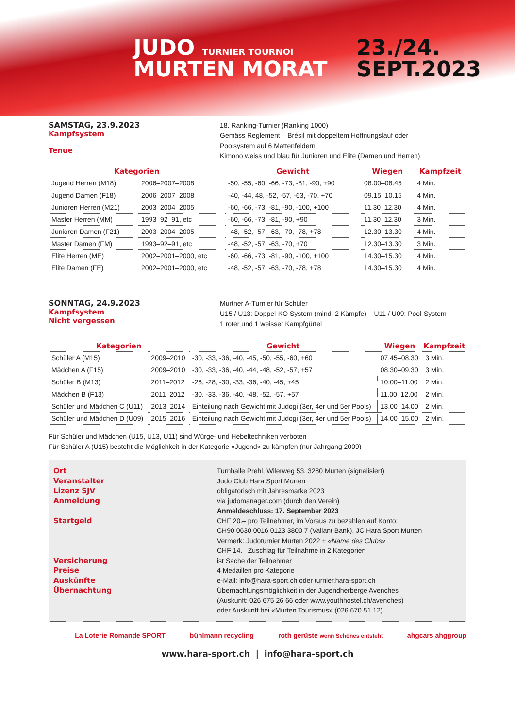JUDO TURNIER TOURNOI
MURTEN MORAT
23./24.
SEPT.2023
SAMSTAG, 23.9.2023
Kampfsystem
Tenue
18. Ranking-Turnier (Ranking 1000)
Gemäss Reglement – Brésil mit doppeltem Hoffnungslauf oder
Poolsystem auf 6 Mattenfeldern
Kimono weiss und blau für Junioren und Elite (Damen und Herren)
| Kategorien | | Gewicht | Wiegen | Kampfzeit |
| --- | --- | --- | --- | --- |
| Jugend Herren (M18) | 2006–2007–2008 | -50, -55, -60, -66, -73, -81, -90, +90 | 08.00–08.45 | 4 Min. |
| Jugend Damen (F18) | 2006–2007–2008 | -40, -44, 48, -52, -57, -63, -70, +70 | 09.15–10.15 | 4 Min. |
| Junioren Herren (M21) | 2003–2004–2005 | -60, -66, -73, -81, -90, -100, +100 | 11.30–12.30 | 4 Min. |
| Master Herren (MM) | 1993–92–91, etc | -60, -66, -73, -81, -90, +90 | 11.30–12.30 | 3 Min. |
| Junioren Damen (F21) | 2003–2004–2005 | -48, -52, -57, -63, -70, -78, +78 | 12.30–13.30 | 4 Min. |
| Master Damen (FM) | 1993–92–91, etc | -48, -52, -57, -63, -70, +70 | 12.30–13.30 | 3 Min. |
| Elite Herren (ME) | 2002–2001–2000, etc | -60, -66, -73, -81, -90, -100, +100 | 14.30–15.30 | 4 Min. |
| Elite Damen (FE) | 2002–2001–2000, etc | -48, -52, -57, -63, -70, -78, +78 | 14.30–15.30 | 4 Min. |
SONNTAG, 24.9.2023
Kampfsystem
Nicht vergessen
Murtner A-Turnier für Schüler
U15 / U13: Doppel-KO System (mind. 2 Kämpfe) – U11 / U09: Pool-System
1 roter und 1 weisser Kampfgürtel
| Kategorien | | Gewicht | Wiegen | Kampfzeit |
| --- | --- | --- | --- | --- |
| Schüler A (M15) | 2009–2010 | -30, -33, -36, -40, -45, -50, -55, -60, +60 | 07.45–08.30 | 3 Min. |
| Mädchen A (F15) | 2009–2010 | -30, -33, -36, -40, -44, -48, -52, -57, +57 | 08.30–09.30 | 3 Min. |
| Schüler B (M13) | 2011–2012 | -26, -28, -30, -33, -36, -40, -45, +45 | 10.00–11.00 | 2 Min. |
| Mädchen B (F13) | 2011–2012 | -30, -33, -36, -40, -48, -52, -57, +57 | 11.00–12.00 | 2 Min. |
| Schüler und Mädchen C (U11) | 2013–2014 | Einteilung nach Gewicht mit Judogi (3er, 4er und 5er Pools) | 13.00–14.00 | 2 Min. |
| Schüler und Mädchen D (U09) | 2015–2016 | Einteilung nach Gewicht mit Judogi (3er, 4er und 5er Pools) | 14.00–15.00 | 2 Min. |
Für Schüler und Mädchen (U15, U13, U11) sind Würge- und Hebeltechniken verboten
Für Schüler A (U15) besteht die Möglichkeit in der Kategorie «Jugend» zu kämpfen (nur Jahrgang 2009)
Ort
Veranstalter
Lizenz SJV
Anmeldung
Startgeld
Versicherung
Preise
Auskünfte
Übernachtung
Turnhalle Prehl, Wilerweg 53, 3280 Murten (signalisiert)
Judo Club Hara Sport Murten
obligatorisch mit Jahresmarke 2023
via judomanager.com (durch den Verein)
Anmeldeschluss: 17. September 2023
CHF 20.– pro Teilnehmer, im Voraus zu bezahlen auf Konto:
CH90 0630 0016 0123 3800 7 (Valiant Bank), JC Hara Sport Murten
Vermerk: Judoturnier Murten 2022 + «Name des Clubs»
CHF 14.– Zuschlag für Teilnahme in 2 Kategorien
ist Sache der Teilnehmer
4 Medaillen pro Kategorie
e-Mail: info@hara-sport.ch oder turnier.hara-sport.ch
Übernachtungsmöglichkeit in der Jugendherberge Avenches
(Auskunft: 026 675 26 66 oder www.youthhostel.ch/avenches)
oder Auskunft bei «Murten Tourismus» (026 670 51 12)
La Loterie Romande SPORT bühlmann recycling roth gerüste wenn Schönes entsteht ahgcars ahggroup
www.hara-sport.ch | info@hara-sport.ch